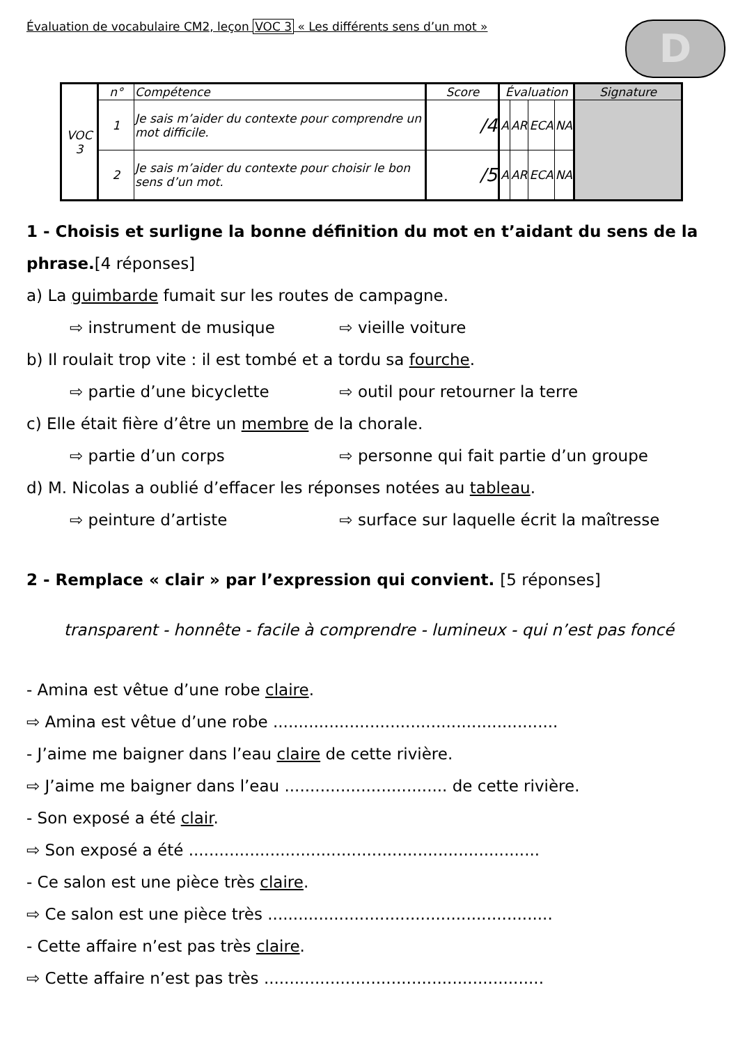Évaluation de vocabulaire CM2, leçon VOC 3 « Les différents sens d’un mot »
D
| VOC 3 | n° | Compétence | Score | Évaluation | | | | Signature |
| | 1 | Je sais m’aider du contexte pour comprendre un mot difficile. | /4 | A | AR | ECA | NA | |
| | 2 | Je sais m’aider du contexte pour choisir le bon sens d’un mot. | /5 | A | AR | ECA | NA | |
1 - Choisis et surligne la bonne définition du mot en t’aidant du sens de la phrase.[4 réponses]
a) La guimbarde fumait sur les routes de campagne.
⇨ instrument de musique ⇨ vieille voiture
b) Il roulait trop vite : il est tombé et a tordu sa fourche.
⇨ partie d’une bicyclette ⇨ outil pour retourner la terre
c) Elle était fière d’être un membre de la chorale.
⇨ partie d’un corps ⇨ personne qui fait partie d’un groupe
d) M. Nicolas a oublié d’effacer les réponses notées au tableau.
⇨ peinture d’artiste ⇨ surface sur laquelle écrit la maîtresse
2 - Remplace « clair » par l’expression qui convient. [5 réponses]
transparent - honnête - facile à comprendre - lumineux - qui n’est pas foncé
- Amina est vêtue d’une robe claire.
⇨ Amina est vêtue d’une robe ........................................................
- J’aime me baigner dans l’eau claire de cette rivière.
⇨ J’aime me baigner dans l’eau ................................ de cette rivière.
- Son exposé a été clair.
⇨ Son exposé a été .....................................................................
- Ce salon est une pièce très claire.
⇨ Ce salon est une pièce très ........................................................
- Cette affaire n’est pas très claire.
⇨ Cette affaire n’est pas très .......................................................